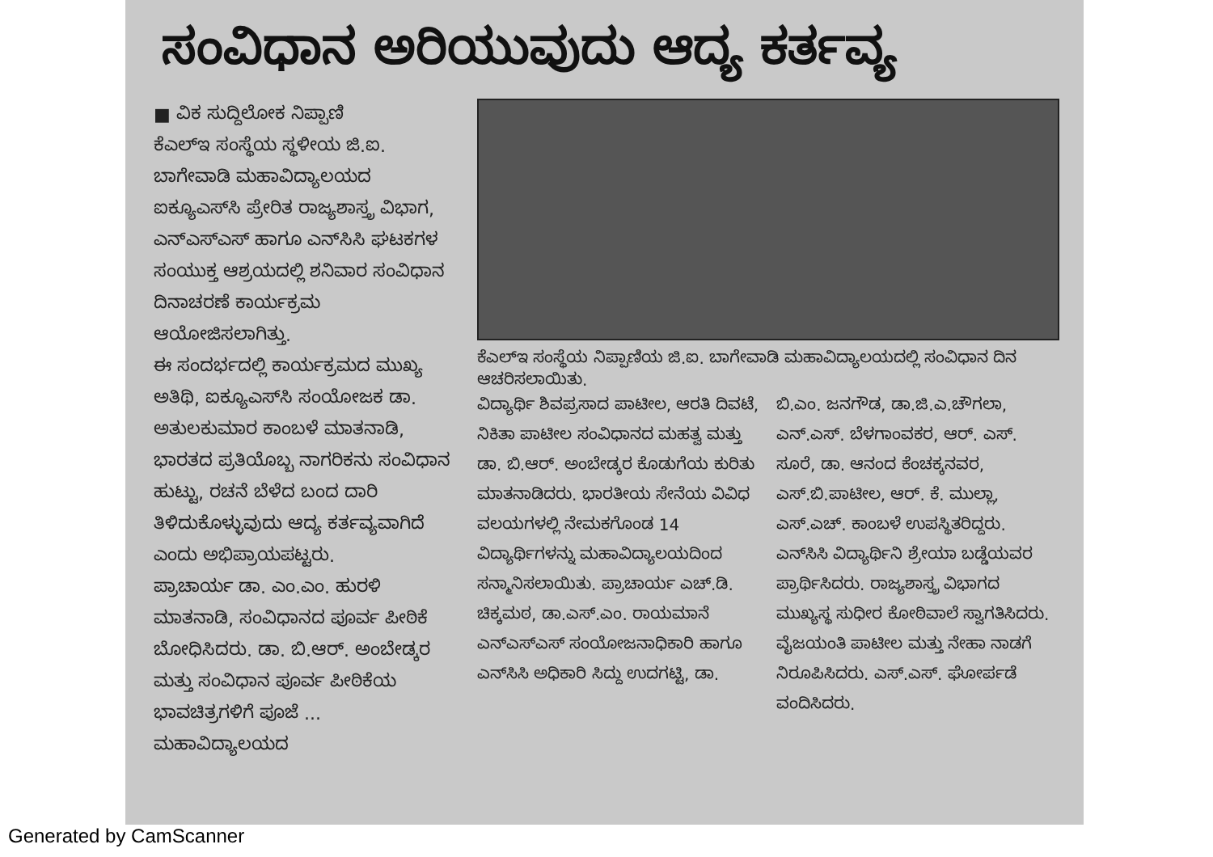ಸಂವಿಧಾನ ಅರಿಯುವುದು ಆದ್ಯ ಕರ್ತವ್ಯ
■ ವಿಕ ಸುದ್ದಿಲೋಕ ನಿಪ್ಪಾಣಿ
ಕೆಎಲ್‌ಇ ಸಂಸ್ಥೆಯ ಸ್ಥಳೀಯ ಜಿ.ಐ. ಬಾಗೇವಾಡಿ ಮಹಾವಿದ್ಯಾಲಯದ ಐಕ್ಯೂಎಸ್‌ಸಿ ಪ್ರೇರಿತ ರಾಜ್ಯಶಾಸ್ತ್ರ ವಿಭಾಗ, ಎನ್‌ಎಸ್‌ಎಸ್ ಹಾಗೂ ಎನ್‌ಸಿಸಿ ಘಟಕಗಳ ಸಂಯುಕ್ತ ಆಶ್ರಯದಲ್ಲಿ ಶನಿವಾರ ಸಂವಿಧಾನ ದಿನಾಚರಣೆ ಕಾರ್ಯಕ್ರಮ ಆಯೋಜಿಸಲಾಗಿತ್ತು.
ಈ ಸಂದರ್ಭದಲ್ಲಿ ಕಾರ್ಯಕ್ರಮದ ಮುಖ್ಯ ಅತಿಥಿ, ಐಕ್ಯೂಎಸ್‌ಸಿ ಸಂಯೋಜಕ ಡಾ. ಅತುಲಕುಮಾರ ಕಾಂಬಳೆ ಮಾತನಾಡಿ, ಭಾರತದ ಪ್ರತಿಯೊಬ್ಬ ನಾಗರಿಕನು ಸಂವಿಧಾನ ಹುಟ್ಟು, ರಚನೆ ಬೆಳೆದ ಬಂದ ದಾರಿ ತಿಳಿದುಕೊಳ್ಳುವುದು ಆದ್ಯ ಕರ್ತವ್ಯವಾಗಿದೆ ಎಂದು ಅಭಿಪ್ರಾಯಪಟ್ಟರು.
ಪ್ರಾಚಾರ್ಯ ಡಾ. ಎಂ.ಎಂ. ಹುರಳಿ ಮಾತನಾಡಿ, ಸಂವಿಧಾನದ ಪೂರ್ವ ಪೀಠಿಕೆ ಬೋಧಿಸಿದರು. ಡಾ. ಬಿ.ಆರ್. ಅಂಬೇಡ್ಕರ ಮತ್ತು ಸಂವಿಧಾನ ಪೂರ್ವ ಪೀಠಿಕೆಯ ಭಾವಚಿತ್ರಗಳಿಗೆ ಪೂಜೆ ... ಮಹಾವಿದ್ಯಾಲಯದ
ಕೆಎಲ್‌ಇ ಸಂಸ್ಥೆಯ ನಿಪ್ಪಾಣಿಯ ಜಿ.ಐ. ಬಾಗೇವಾಡಿ ಮಹಾವಿದ್ಯಾಲಯದಲ್ಲಿ ಸಂವಿಧಾನ ದಿನ ಆಚರಿಸಲಾಯಿತು.
ವಿದ್ಯಾರ್ಥಿ ಶಿವಪ್ರಸಾದ ಪಾಟೀಲ, ಆರತಿ ದಿವಟೆ, ನಿಕಿತಾ ಪಾಟೀಲ ಸಂವಿಧಾನದ ಮಹತ್ವ ಮತ್ತು ಡಾ. ಬಿ.ಆರ್. ಅಂಬೇಡ್ಕರ ಕೊಡುಗೆಯ ಕುರಿತು ಮಾತನಾಡಿದರು. ಭಾರತೀಯ ಸೇನೆಯ ವಿವಿಧ ವಲಯಗಳಲ್ಲಿ ನೇಮಕಗೊಂಡ 14 ವಿದ್ಯಾರ್ಥಿಗಳನ್ನು ಮಹಾವಿದ್ಯಾಲಯದಿಂದ ಸನ್ಮಾನಿಸಲಾಯಿತು. ಪ್ರಾಚಾರ್ಯ ಎಚ್.ಡಿ. ಚಿಕ್ಕಮಠ, ಡಾ.ಎಸ್.ಎಂ. ರಾಯಮಾನೆ ಎನ್‌ಎಸ್‌ಎಸ್ ಸಂಯೋಜನಾಧಿಕಾರಿ ಹಾಗೂ ಎನ್‌ಸಿಸಿ ಅಧಿಕಾರಿ ಸಿದ್ದು ಉದಗಟ್ಟಿ, ಡಾ.
ಬಿ.ಎಂ. ಜನಗೌಡ, ಡಾ.ಜಿ.ಎ.ಚೌಗಲಾ, ಎನ್.ಎಸ್. ಬೆಳಗಾಂವಕರ, ಆರ್. ಎಸ್. ಸೂರೆ, ಡಾ. ಆನಂದ ಕೆಂಚಕ್ಕನವರ, ಎಸ್.ಬಿ.ಪಾಟೀಲ, ಆರ್. ಕೆ. ಮುಲ್ಲಾ, ಎಸ್.ಎಚ್. ಕಾಂಬಳೆ ಉಪಸ್ಥಿತರಿದ್ದರು. ಎನ್‌ಸಿಸಿ ವಿದ್ಯಾರ್ಥಿನಿ ಶ್ರೇಯಾ ಬಡ್ಡೆಯವರ ಪ್ರಾರ್ಥಿಸಿದರು. ರಾಜ್ಯಶಾಸ್ತ್ರ ವಿಭಾಗದ ಮುಖ್ಯಸ್ಥ ಸುಧೀರ ಕೋಠಿವಾಲೆ ಸ್ವಾಗತಿಸಿದರು. ವೈಜಯಂತಿ ಪಾಟೀಲ ಮತ್ತು ನೇಹಾ ನಾಡಗೆ ನಿರೂಪಿಸಿದರು. ಎಸ್.ಎಸ್. ಘೋರ್ಪಡೆ ವಂದಿಸಿದರು.
Generated by CamScanner